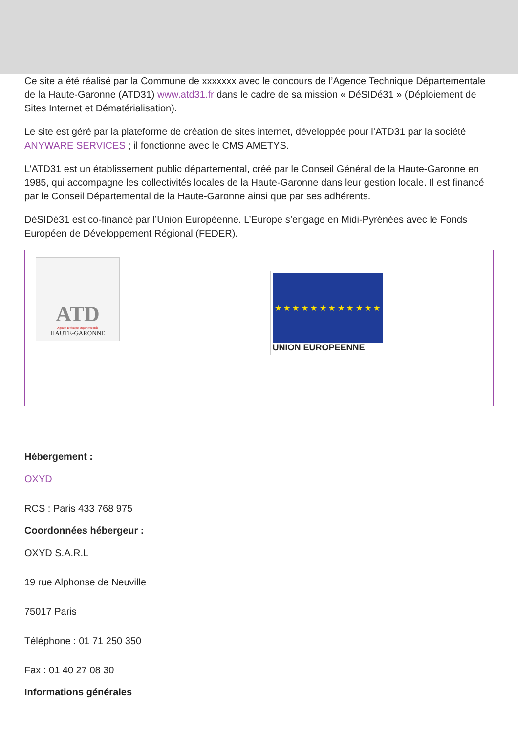Ce site a été réalisé par la Commune de xxxxxxx avec le concours de l’Agence Technique Départementale de la Haute-Garonne (ATD31) www.atd31.fr dans le cadre de sa mission « DéSIDé31 » (Déploiement de Sites Internet et Dématérialisation).
Le site est géré par la plateforme de création de sites internet, développée pour l’ATD31 par la société ANYWARE SERVICES ; il fonctionne avec le CMS AMETYS.
L’ATD31 est un établissement public départemental, créé par le Conseil Général de la Haute-Garonne en 1985, qui accompagne les collectivités locales de la Haute-Garonne dans leur gestion locale. Il est financé par le Conseil Départemental de la Haute-Garonne ainsi que par ses adhérents.
DéSIDé31 est co-financé par l’Union Européenne. L’Europe s’engage en Midi-Pyrénées avec le Fonds Européen de Développement Régional (FEDER).
| ATD Agence Technique Départementale HAUTE-GARONNE | ★ ★ ★ ★ ★ ★ ★ ★ ★ ★ ★ ★ UNION EUROPEENNE |
Hébergement :
OXYD
RCS : Paris 433 768 975
Coordonnées hébergeur :
OXYD S.A.R.L
19 rue Alphonse de Neuville
75017 Paris
Téléphone : 01 71 250 350
Fax : 01 40 27 08 30
Informations générales